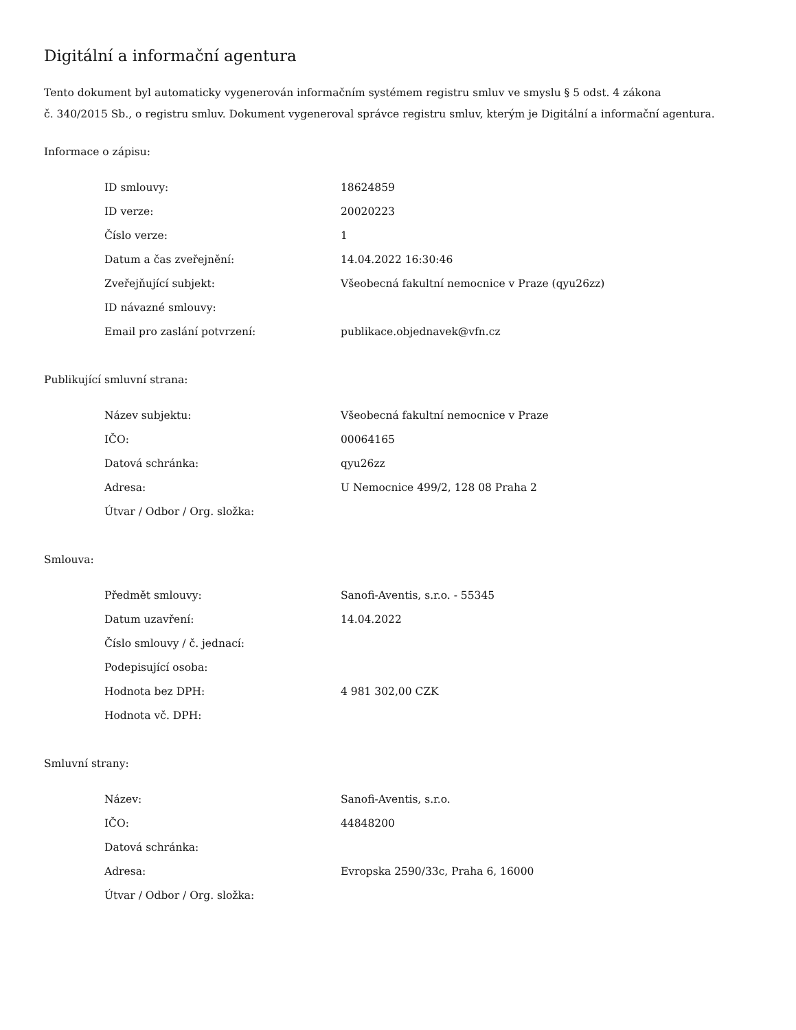Digitální a informační agentura
Tento dokument byl automaticky vygenerován informačním systémem registru smluv ve smyslu § 5 odst. 4 zákona
č. 340/2015 Sb., o registru smluv. Dokument vygeneroval správce registru smluv, kterým je Digitální a informační agentura.
Informace o zápisu:
| ID smlouvy: | 18624859 |
| ID verze: | 20020223 |
| Číslo verze: | 1 |
| Datum a čas zveřejnění: | 14.04.2022 16:30:46 |
| Zveřejňující subjekt: | Všeobecná fakultní nemocnice v Praze (qyu26zz) |
| ID návazné smlouvy: | |
| Email pro zaslání potvrzení: | publikace.objednavek@vfn.cz |
Publikující smluvní strana:
| Název subjektu: | Všeobecná fakultní nemocnice v Praze |
| IČO: | 00064165 |
| Datová schránka: | qyu26zz |
| Adresa: | U Nemocnice 499/2, 128 08 Praha 2 |
| Útvar / Odbor / Org. složka: | |
Smlouva:
| Předmět smlouvy: | Sanofi-Aventis, s.r.o. - 55345 |
| Datum uzavření: | 14.04.2022 |
| Číslo smlouvy / č. jednací: | |
| Podepisující osoba: | |
| Hodnota bez DPH: | 4 981 302,00 CZK |
| Hodnota vč. DPH: | |
Smluvní strany:
| Název: | Sanofi-Aventis, s.r.o. |
| IČO: | 44848200 |
| Datová schránka: | |
| Adresa: | Evropska 2590/33c, Praha 6, 16000 |
| Útvar / Odbor / Org. složka: | |